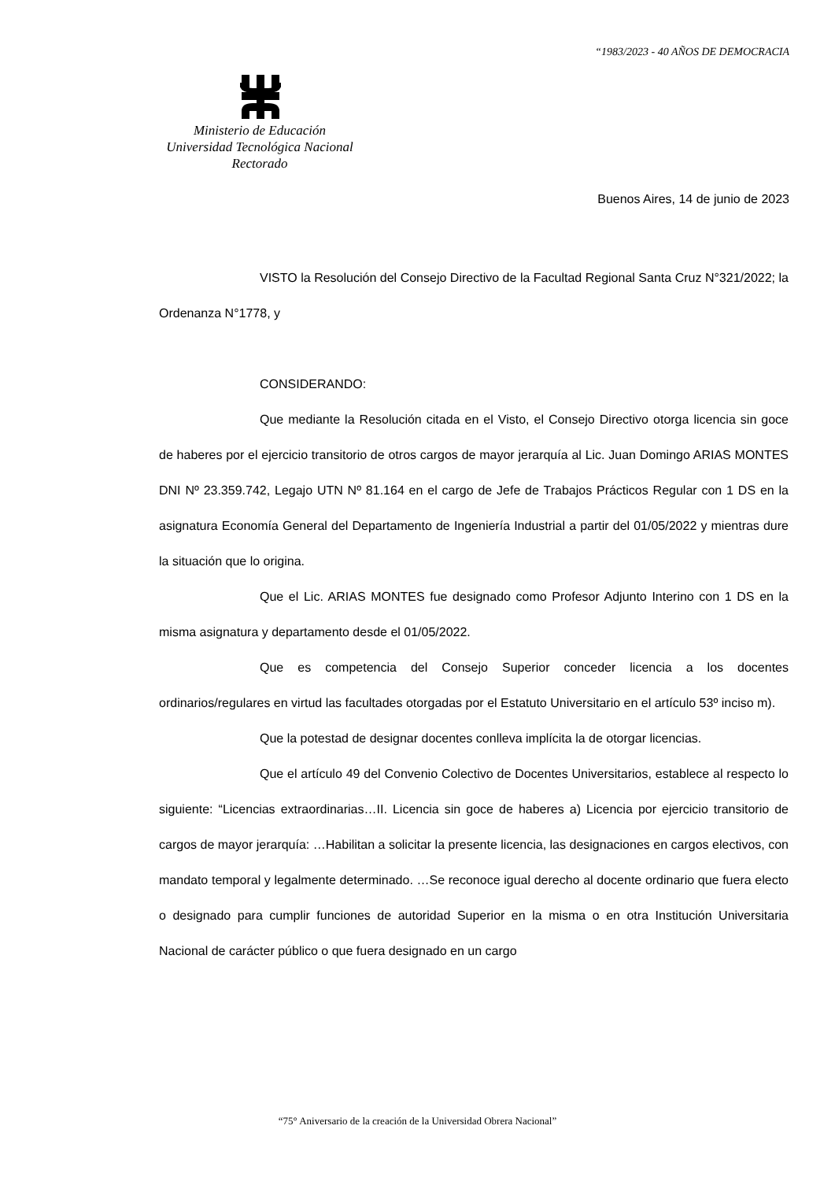“1983/2023 - 40 AÑOS DE DEMOCRACIA
Ministerio de Educación
Universidad Tecnológica Nacional
Rectorado
Buenos Aires, 14 de junio de 2023
VISTO la Resolución del Consejo Directivo de la Facultad Regional Santa Cruz N°321/2022; la Ordenanza N°1778, y
CONSIDERANDO:
Que mediante la Resolución citada en el Visto, el Consejo Directivo otorga licencia sin goce de haberes por el ejercicio transitorio de otros cargos de mayor jerarquía al Lic. Juan Domingo ARIAS MONTES DNI Nº 23.359.742, Legajo UTN Nº 81.164 en el cargo de Jefe de Trabajos Prácticos Regular con 1 DS en la asignatura Economía General del Departamento de Ingeniería Industrial a partir del 01/05/2022 y mientras dure la situación que lo origina.
Que el Lic. ARIAS MONTES fue designado como Profesor Adjunto Interino con 1 DS en la misma asignatura y departamento desde el 01/05/2022.
Que es competencia del Consejo Superior conceder licencia a los docentes ordinarios/regulares en virtud las facultades otorgadas por el Estatuto Universitario en el artículo 53º inciso m).
Que la potestad de designar docentes conlleva implícita la de otorgar licencias.
Que el artículo 49 del Convenio Colectivo de Docentes Universitarios, establece al respecto lo siguiente: “Licencias extraordinarias…II. Licencia sin goce de haberes a) Licencia por ejercicio transitorio de cargos de mayor jerarquía: …Habilitan a solicitar la presente licencia, las designaciones en cargos electivos, con mandato temporal y legalmente determinado. …Se reconoce igual derecho al docente ordinario que fuera electo o designado para cumplir funciones de autoridad Superior en la misma o en otra Institución Universitaria Nacional de carácter público o que fuera designado en un cargo
“75° Aniversario de la creación de la Universidad Obrera Nacional”